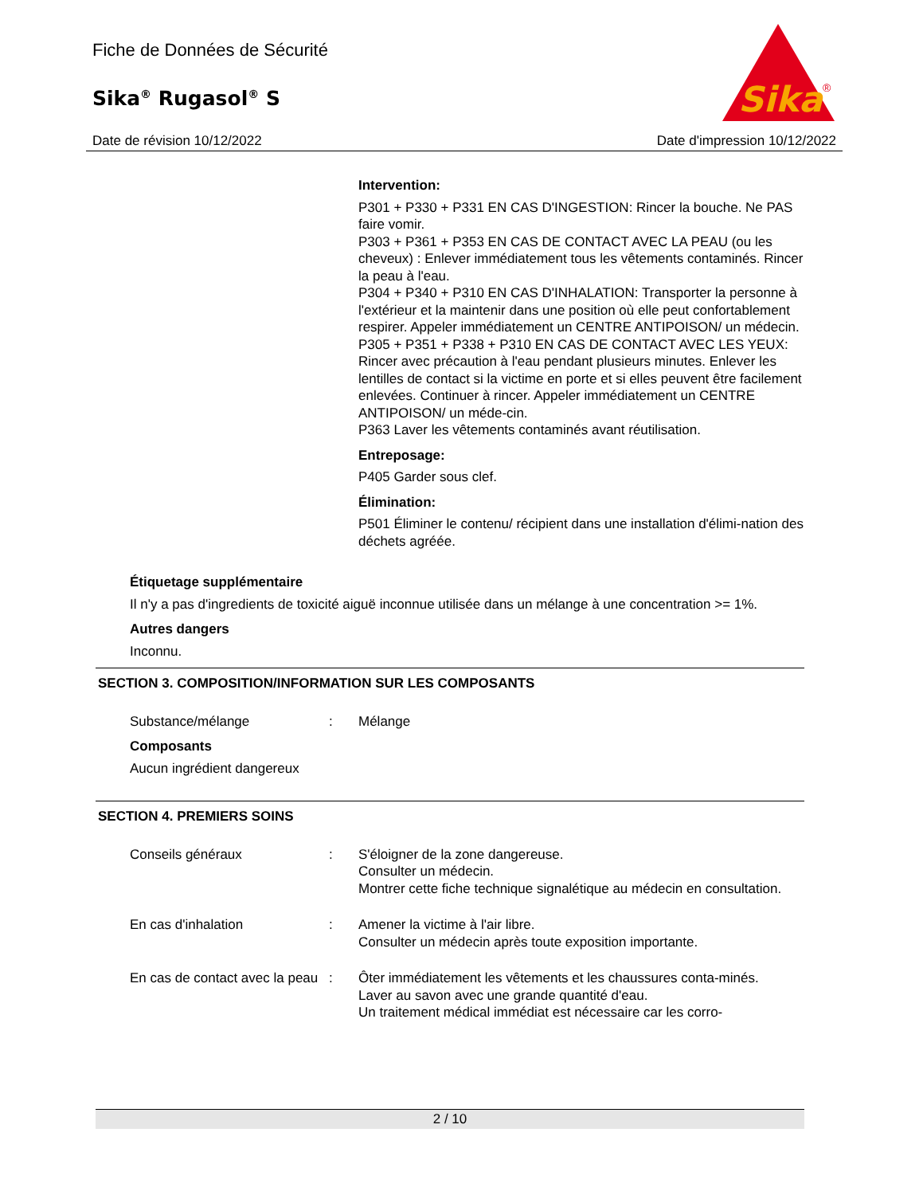Fiche de Données de Sécurité
Sika<sup>®</sup> Rugasol<sup>®</sup> S
Sika
®
Date de révision 10/12/2022 Date d'impression 10/12/2022
Intervention:
P301 + P330 + P331 EN CAS D'INGESTION: Rincer la bouche. Ne PAS faire vomir.
P303 + P361 + P353 EN CAS DE CONTACT AVEC LA PEAU (ou les cheveux) : Enlever immédiatement tous les vêtements contaminés. Rincer la peau à l'eau.
P304 + P340 + P310 EN CAS D'INHALATION: Transporter la personne à l'extérieur et la maintenir dans une position où elle peut confortablement respirer. Appeler immédiatement un CENTRE ANTIPOISON/ un médecin.
P305 + P351 + P338 + P310 EN CAS DE CONTACT AVEC LES YEUX: Rincer avec précaution à l'eau pendant plusieurs minutes. Enlever les lentilles de contact si la victime en porte et si elles peuvent être facilement enlevées. Continuer à rincer. Appeler immédiatement un CENTRE ANTIPOISON/ un méde-cin.
P363 Laver les vêtements contaminés avant réutilisation.
Entreposage:
P405 Garder sous clef.
Élimination:
P501 Éliminer le contenu/ récipient dans une installation d'élimi-nation des déchets agréée.
Étiquetage supplémentaire
Il n'y a pas d'ingredients de toxicité aiguë inconnue utilisée dans un mélange à une concentration >= 1%.
Autres dangers
Inconnu.
SECTION 3. COMPOSITION/INFORMATION SUR LES COMPOSANTS
Substance/mélange : Mélange
Composants
Aucun ingrédient dangereux
SECTION 4. PREMIERS SOINS
Conseils généraux : S'éloigner de la zone dangereuse.
Consulter un médecin.
Montrer cette fiche technique signalétique au médecin en consultation.
En cas d'inhalation : Amener la victime à l'air libre.
Consulter un médecin après toute exposition importante.
En cas de contact avec la peau
: Ôter immédiatement les vêtements et les chaussures conta-minés.
Laver au savon avec une grande quantité d'eau.
Un traitement médical immédiat est nécessaire car les corro-
2 / 10